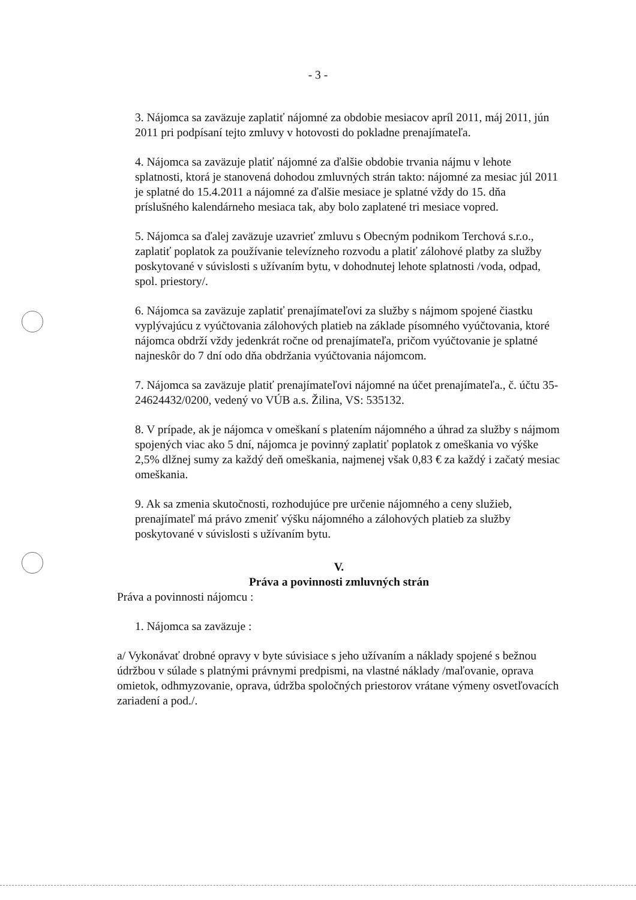- 3 -
3. Nájomca sa zaväzuje zaplatiť nájomné za obdobie mesiacov apríl 2011, máj 2011, jún 2011 pri podpísaní tejto zmluvy v hotovosti do pokladne prenajímateľa.
4. Nájomca sa zaväzuje platiť nájomné za ďalšie obdobie trvania nájmu v lehote splatnosti, ktorá je stanovená dohodou zmluvných strán takto: nájomné za mesiac júl 2011 je splatné do 15.4.2011 a nájomné za ďalšie mesiace je splatné vždy do 15. dňa príslušného kalendárneho mesiaca tak, aby bolo zaplatené tri mesiace vopred.
5. Nájomca sa ďalej zaväzuje uzavrieť zmluvu s Obecným podnikom Terchová s.r.o., zaplatiť poplatok za používanie televízneho rozvodu a platiť zálohové platby za služby poskytované v súvislosti s užívaním bytu, v dohodnutej lehote splatnosti /voda, odpad, spol. priestory/.
6. Nájomca sa zaväzuje zaplatiť prenajímateľovi za služby s nájmom spojené čiastku vyplývajúcu z vyúčtovania zálohových platieb na základe písomného vyúčtovania, ktoré nájomca obdrží vždy jedenkrát ročne od prenajímateľa, pričom vyúčtovanie je splatné najneskôr do 7 dní odo dňa obdržania vyúčtovania nájomcom.
7. Nájomca sa zaväzuje platiť prenajímateľovi nájomné na účet prenajímateľa., č. účtu 35-24624432/0200, vedený vo VÚB a.s. Žilina, VS: 535132.
8. V prípade, ak je nájomca v omeškaní s platením nájomného a úhrad za služby s nájmom spojených viac ako 5 dní, nájomca je povinný zaplatiť poplatok z omeškania vo výške 2,5% dlžnej sumy za každý deň omeškania, najmenej však 0,83 € za každý i začatý mesiac omeškania.
9. Ak sa zmenia skutočnosti, rozhodujúce pre určenie nájomného a ceny služieb, prenajímateľ má právo zmeniť výšku nájomného a zálohových platieb za služby poskytované v súvislosti s užívaním bytu.
V.
Práva a povinnosti zmluvných strán
Práva a povinnosti nájomcu :
1. Nájomca sa zaväzuje :
a/ Vykonávať drobné opravy v byte súvisiace s jeho užívaním a náklady spojené s bežnou údržbou v súlade s platnými právnymi predpismi, na vlastné náklady /maľovanie, oprava omietok, odhmyzovanie, oprava, údržba spoločných priestorov vrátane výmeny osvetľovacích zariadení a pod./.